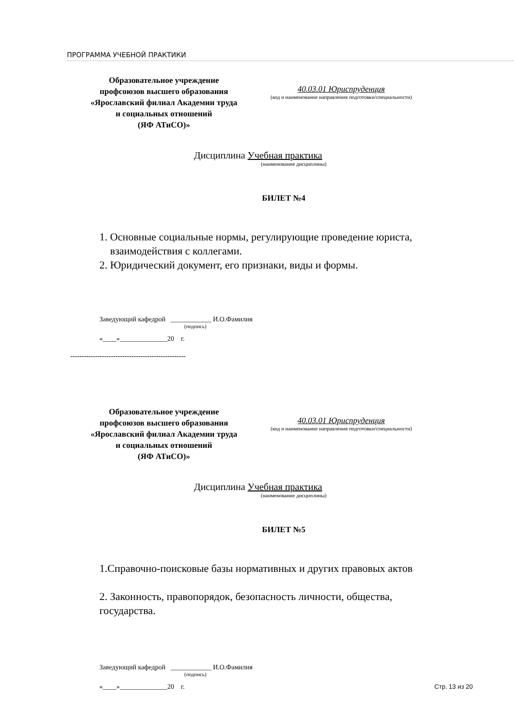ПРОГРАММА УЧЕБНОЙ ПРАКТИКИ
Образовательное учреждение
профсоюзов высшего образования
«Ярославский филиал Академии труда
и социальных отношений
(ЯФ АТиСО)»
40.03.01 Юриспруденция
(код и наименование направления подготовки/специальности)
Дисциплина Учебная практика
(наименование дисциплины)
БИЛЕТ №4
1. Основные социальные нормы, регулирующие проведение юриста,
взаимодействия с коллегами.
2. Юридический документ, его признаки, виды и формы.
Заведующий кафедрой ____________ И.О.Фамилия
(подпись)
«____»______________20 г.
---------------------------------------------------
Образовательное учреждение
профсоюзов высшего образования
«Ярославский филиал Академии труда
и социальных отношений
(ЯФ АТиСО)»
40.03.01 Юриспруденция
(код и наименование направления подготовки/специальности)
Дисциплина Учебная практика
(наименование дисциплины)
БИЛЕТ №5
1.Справочно-поисковые базы нормативных и других правовых актов
2. Законность, правопорядок, безопасность личности, общества,
государства.
Заведующий кафедрой ____________ И.О.Фамилия
(подпись)
«____»______________20 г. Стр. 13 из 20